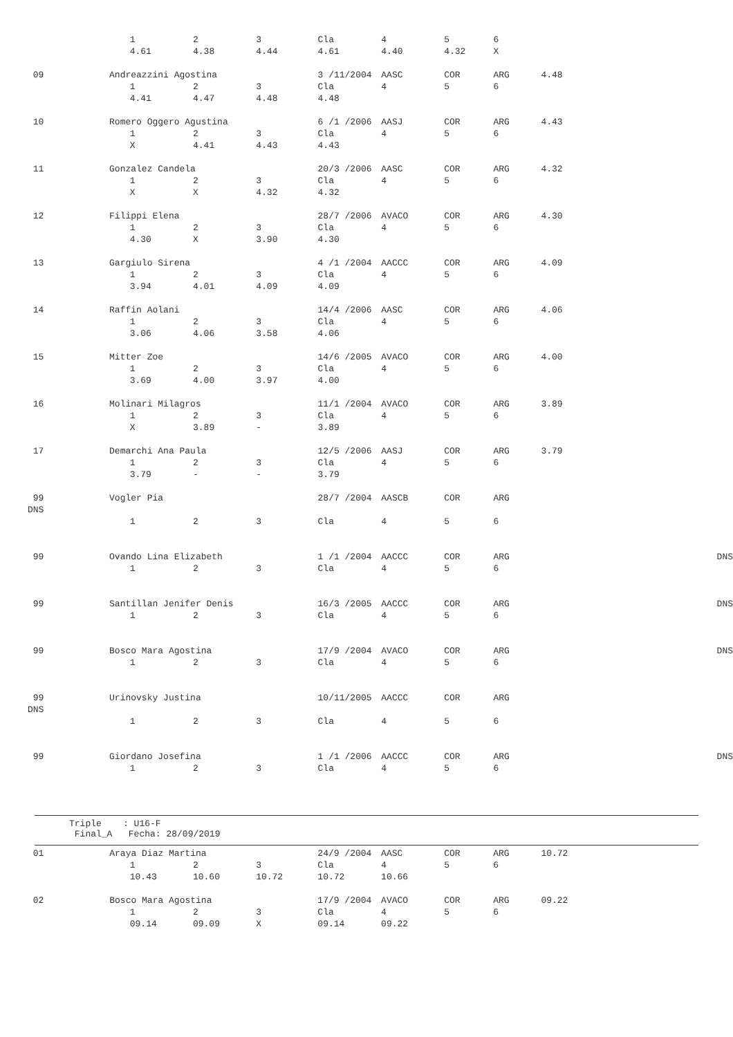| | | 1 | 2 | 3 | Cla | 4 | 5 | 6 | | |
| | | 4.61 | 4.38 | 4.44 | 4.61 | 4.40 | 4.32 | X | | |
| 09 | Andreazzini Agostina | | | | 3 /11/2004 | AASC | COR | ARG | 4.48 | |
| | | 1 | 2 | 3 | Cla | 4 | 5 | 6 | | |
| | | 4.41 | 4.47 | 4.48 | 4.48 | | | | | |
| 10 | Romero Oggero Agustina | | | | 6 /1 /2006 | AASJ | COR | ARG | 4.43 | |
| | | 1 | 2 | 3 | Cla | 4 | 5 | 6 | | |
| | | X | 4.41 | 4.43 | 4.43 | | | | | |
| 11 | Gonzalez Candela | | | | 20/3 /2006 | AASC | COR | ARG | 4.32 | |
| | | 1 | 2 | 3 | Cla | 4 | 5 | 6 | | |
| | | X | X | 4.32 | 4.32 | | | | | |
| 12 | Filippi Elena | | | | 28/7 /2006 | AVACO | COR | ARG | 4.30 | |
| | | 1 | 2 | 3 | Cla | 4 | 5 | 6 | | |
| | | 4.30 | X | 3.90 | 4.30 | | | | | |
| 13 | Gargiulo Sirena | | | | 4 /1 /2004 | AACCC | COR | ARG | 4.09 | |
| | | 1 | 2 | 3 | Cla | 4 | 5 | 6 | | |
| | | 3.94 | 4.01 | 4.09 | 4.09 | | | | | |
| 14 | Raffin Aolani | | | | 14/4 /2006 | AASC | COR | ARG | 4.06 | |
| | | 1 | 2 | 3 | Cla | 4 | 5 | 6 | | |
| | | 3.06 | 4.06 | 3.58 | 4.06 | | | | | |
| 15 | Mitter Zoe | | | | 14/6 /2005 | AVACO | COR | ARG | 4.00 | |
| | | 1 | 2 | 3 | Cla | 4 | 5 | 6 | | |
| | | 3.69 | 4.00 | 3.97 | 4.00 | | | | | |
| 16 | Molinari Milagros | | | | 11/1 /2004 | AVACO | COR | ARG | 3.89 | |
| | | 1 | 2 | 3 | Cla | 4 | 5 | 6 | | |
| | | X | 3.89 | - | 3.89 | | | | | |
| 17 | Demarchi Ana Paula | | | | 12/5 /2006 | AASJ | COR | ARG | 3.79 | |
| | | 1 | 2 | 3 | Cla | 4 | 5 | 6 | | |
| | | 3.79 | - | - | 3.79 | | | | | |
| 99 | Vogler Pia | | | | 28/7 /2004 | AASCB | COR | ARG | | |
| DNS | | | | | | | | | | |
| | | 1 | 2 | 3 | Cla | 4 | 5 | 6 | | |
| 99 | Ovando Lina Elizabeth | | | | 1 /1 /2004 | AACCC | COR | ARG | | DNS |
| | | 1 | 2 | 3 | Cla | 4 | 5 | 6 | | |
| 99 | Santillan Jenifer Denis | | | | 16/3 /2005 | AACCC | COR | ARG | | DNS |
| | | 1 | 2 | 3 | Cla | 4 | 5 | 6 | | |
| 99 | Bosco Mara Agostina | | | | 17/9 /2004 | AVACO | COR | ARG | | DNS |
| | | 1 | 2 | 3 | Cla | 4 | 5 | 6 | | |
| 99 | Urinovsky Justina | | | | 10/11/2005 | AACCC | COR | ARG | | |
| DNS | | | | | | | | | | |
| | | 1 | 2 | 3 | Cla | 4 | 5 | 6 | | |
| 99 | Giordano Josefina | | | | 1 /1 /2006 | AACCC | COR | ARG | | DNS |
| | | 1 | 2 | 3 | Cla | 4 | 5 | 6 | | |
Triple : U16-F Final_A Fecha: 28/09/2019
| 01 | Araya Diaz Martina | | | | 24/9 /2004 | AASC | COR | ARG | 10.72 | |
| | | 1 | 2 | 3 | Cla | 4 | 5 | 6 | | |
| | | 10.43 | 10.60 | 10.72 | 10.72 | 10.66 | | | | |
| 02 | Bosco Mara Agostina | | | | 17/9 /2004 | AVACO | COR | ARG | 09.22 | |
| | | 1 | 2 | 3 | Cla | 4 | 5 | 6 | | |
| | | 09.14 | 09.09 | X | 09.14 | 09.22 | | | | |